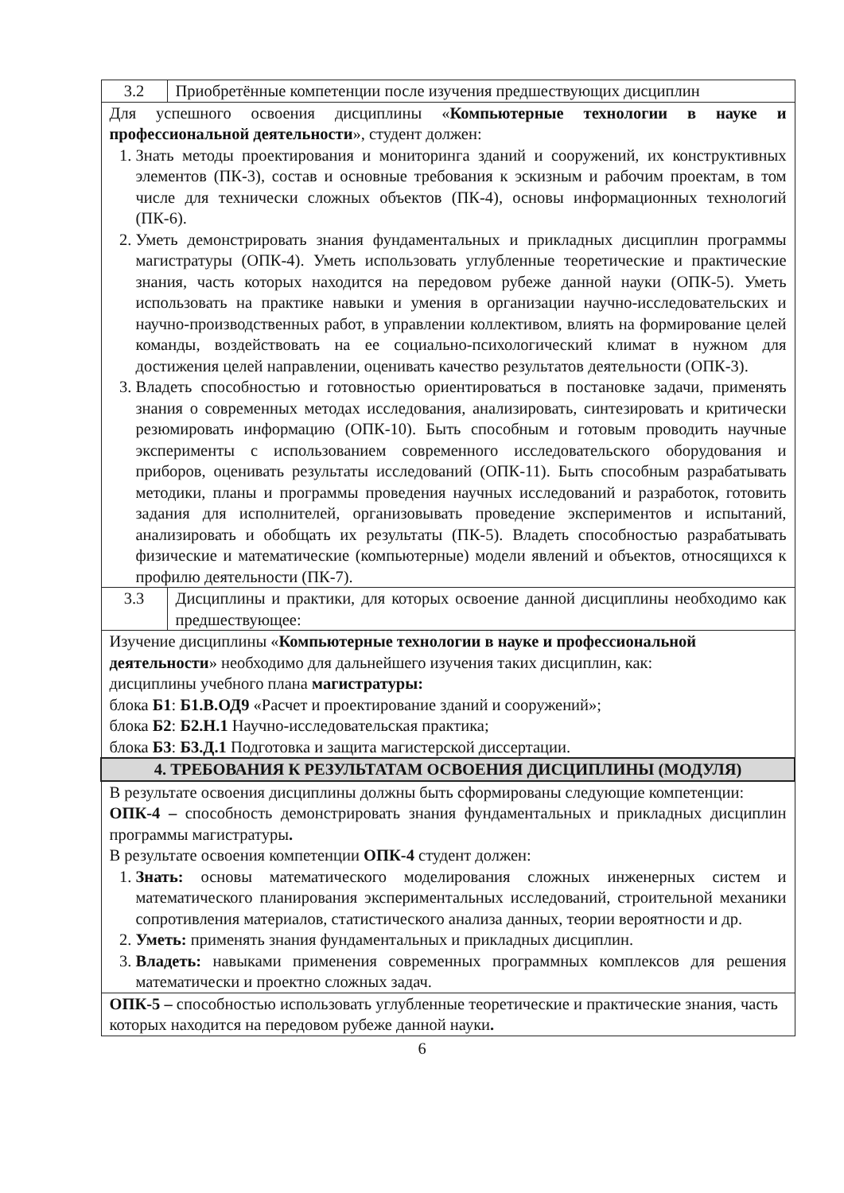| 3.2 | Приобретённые компетенции после изучения предшествующих дисциплин |
| Для успешного освоения дисциплины « Компьютерные технологии в науке и профессиональной деятельности », студент должен: 1. Знать методы проектирования и мониторинга зданий и сооружений, их конструктивных элементов (ПК-3), состав и основные требования к эскизным и рабочим проектам, в том числе для технически сложных объектов (ПК-4), основы информационных технологий (ПК-6). 2. Уметь демонстрировать знания фундаментальных и прикладных дисциплин программы магистратуры (ОПК-4). Уметь использовать углубленные теоретические и практические знания, часть которых находится на передовом рубеже данной науки (ОПК-5). Уметь использовать на практике навыки и умения в организации научно-исследовательских и научно-производственных работ, в управлении коллективом, влиять на формирование целей команды, воздействовать на ее социально-психологический климат в нужном для достижения целей направлении, оценивать качество результатов деятельности (ОПК-3). 3. Владеть способностью и готовностью ориентироваться в постановке задачи, применять знания о современных методах исследования, анализировать, синтезировать и критически резюмировать информацию (ОПК-10). Быть способным и готовым проводить научные эксперименты с использованием современного исследовательского оборудования и приборов, оценивать результаты исследований (ОПК-11). Быть способным разрабатывать методики, планы и программы проведения научных исследований и разработок, готовить задания для исполнителей, организовывать проведение экспериментов и испытаний, анализировать и обобщать их результаты (ПК-5). Владеть способностью разрабатывать физические и математические (компьютерные) модели явлений и объектов, относящихся к профилю деятельности (ПК-7). | |
| 3.3 | Дисциплины и практики, для которых освоение данной дисциплины необходимо как предшествующее: |
| Изучение дисциплины « Компьютерные технологии в науке и профессиональной деятельности » необходимо для дальнейшего изучения таких дисциплин, как: дисциплины учебного плана магистратуры: блока Б1 : Б1.В.ОД9 «Расчет и проектирование зданий и сооружений»; блока Б2 : Б2.Н.1 Научно-исследовательская практика; блока Б3 : Б3.Д.1 Подготовка и защита магистерской диссертации. | |
| 4. ТРЕБОВАНИЯ К РЕЗУЛЬТАТАМ ОСВОЕНИЯ ДИСЦИПЛИНЫ (МОДУЛЯ) | |
| В результате освоения дисциплины должны быть сформированы следующие компетенции: ОПК-4 – способность демонстрировать знания фундаментальных и прикладных дисциплин программы магистратуры . В результате освоения компетенции ОПК-4 студент должен: 1. Знать: основы математического моделирования сложных инженерных систем и математического планирования экспериментальных исследований, строительной механики сопротивления материалов, статистического анализа данных, теории вероятности и др. 2. Уметь: применять знания фундаментальных и прикладных дисциплин. 3. Владеть: навыками применения современных программных комплексов для решения математически и проектно сложных задач. | |
| ОПК-5 – способностью использовать углубленные теоретические и практические знания, часть которых находится на передовом рубеже данной науки . | |
6